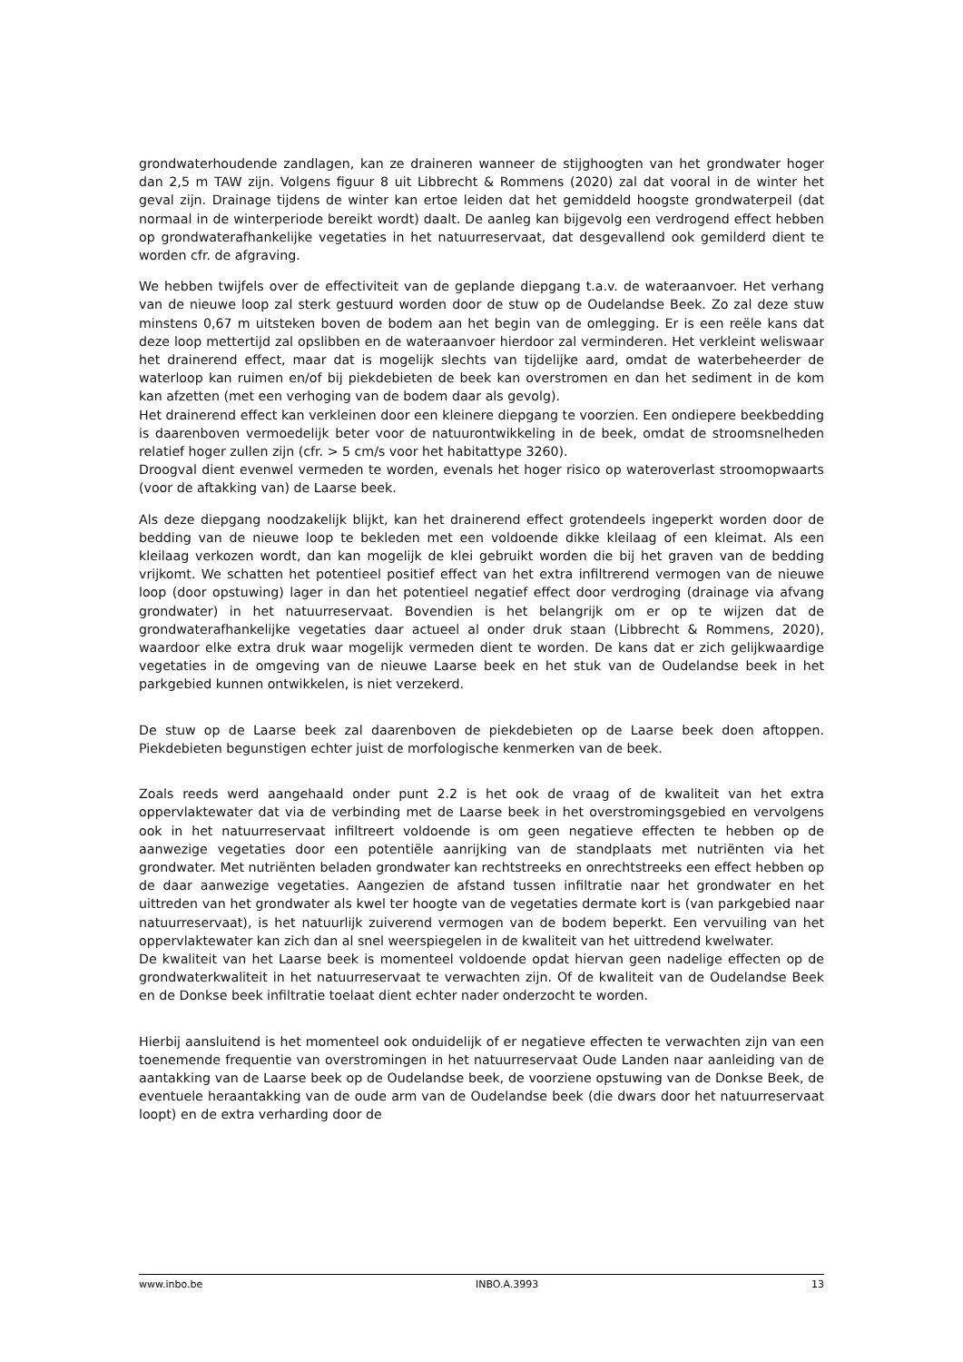grondwaterhoudende zandlagen, kan ze draineren wanneer de stijghoogten van het grondwater hoger dan 2,5 m TAW zijn. Volgens figuur 8 uit Libbrecht & Rommens (2020) zal dat vooral in de winter het geval zijn. Drainage tijdens de winter kan ertoe leiden dat het gemiddeld hoogste grondwaterpeil (dat normaal in de winterperiode bereikt wordt) daalt. De aanleg kan bijgevolg een verdrogend effect hebben op grondwaterafhankelijke vegetaties in het natuurreservaat, dat desgevallend ook gemilderd dient te worden cfr. de afgraving.
We hebben twijfels over de effectiviteit van de geplande diepgang t.a.v. de wateraanvoer. Het verhang van de nieuwe loop zal sterk gestuurd worden door de stuw op de Oudelandse Beek. Zo zal deze stuw minstens 0,67 m uitsteken boven de bodem aan het begin van de omlegging. Er is een reële kans dat deze loop mettertijd zal opslibben en de wateraanvoer hierdoor zal verminderen. Het verkleint weliswaar het drainerend effect, maar dat is mogelijk slechts van tijdelijke aard, omdat de waterbeheerder de waterloop kan ruimen en/of bij piekdebieten de beek kan overstromen en dan het sediment in de kom kan afzetten (met een verhoging van de bodem daar als gevolg).
Het drainerend effect kan verkleinen door een kleinere diepgang te voorzien. Een ondiepere beekbedding is daarenboven vermoedelijk beter voor de natuurontwikkeling in de beek, omdat de stroomsnelheden relatief hoger zullen zijn (cfr. > 5 cm/s voor het habitattype 3260).
Droogval dient evenwel vermeden te worden, evenals het hoger risico op wateroverlast stroomopwaarts (voor de aftakking van) de Laarse beek.
Als deze diepgang noodzakelijk blijkt, kan het drainerend effect grotendeels ingeperkt worden door de bedding van de nieuwe loop te bekleden met een voldoende dikke kleilaag of een kleimat. Als een kleilaag verkozen wordt, dan kan mogelijk de klei gebruikt worden die bij het graven van de bedding vrijkomt. We schatten het potentieel positief effect van het extra infiltrerend vermogen van de nieuwe loop (door opstuwing) lager in dan het potentieel negatief effect door verdroging (drainage via afvang grondwater) in het natuurreservaat. Bovendien is het belangrijk om er op te wijzen dat de grondwaterafhankelijke vegetaties daar actueel al onder druk staan (Libbrecht & Rommens, 2020), waardoor elke extra druk waar mogelijk vermeden dient te worden. De kans dat er zich gelijkwaardige vegetaties in de omgeving van de nieuwe Laarse beek en het stuk van de Oudelandse beek in het parkgebied kunnen ontwikkelen, is niet verzekerd.
De stuw op de Laarse beek zal daarenboven de piekdebieten op de Laarse beek doen aftoppen. Piekdebieten begunstigen echter juist de morfologische kenmerken van de beek.
Zoals reeds werd aangehaald onder punt 2.2 is het ook de vraag of de kwaliteit van het extra oppervlaktewater dat via de verbinding met de Laarse beek in het overstromingsgebied en vervolgens ook in het natuurreservaat infiltreert voldoende is om geen negatieve effecten te hebben op de aanwezige vegetaties door een potentiële aanrijking van de standplaats met nutriënten via het grondwater. Met nutriënten beladen grondwater kan rechtstreeks en onrechtstreeks een effect hebben op de daar aanwezige vegetaties. Aangezien de afstand tussen infiltratie naar het grondwater en het uittreden van het grondwater als kwel ter hoogte van de vegetaties dermate kort is (van parkgebied naar natuurreservaat), is het natuurlijk zuiverend vermogen van de bodem beperkt. Een vervuiling van het oppervlaktewater kan zich dan al snel weerspiegelen in de kwaliteit van het uittredend kwelwater.
De kwaliteit van het Laarse beek is momenteel voldoende opdat hiervan geen nadelige effecten op de grondwaterkwaliteit in het natuurreservaat te verwachten zijn. Of de kwaliteit van de Oudelandse Beek en de Donkse beek infiltratie toelaat dient echter nader onderzocht te worden.
Hierbij aansluitend is het momenteel ook onduidelijk of er negatieve effecten te verwachten zijn van een toenemende frequentie van overstromingen in het natuurreservaat Oude Landen naar aanleiding van de aantakking van de Laarse beek op de Oudelandse beek, de voorziene opstuwing van de Donkse Beek, de eventuele heraantakking van de oude arm van de Oudelandse beek (die dwars door het natuurreservaat loopt) en de extra verharding door de
www.inbo.be INBO.A.3993 13